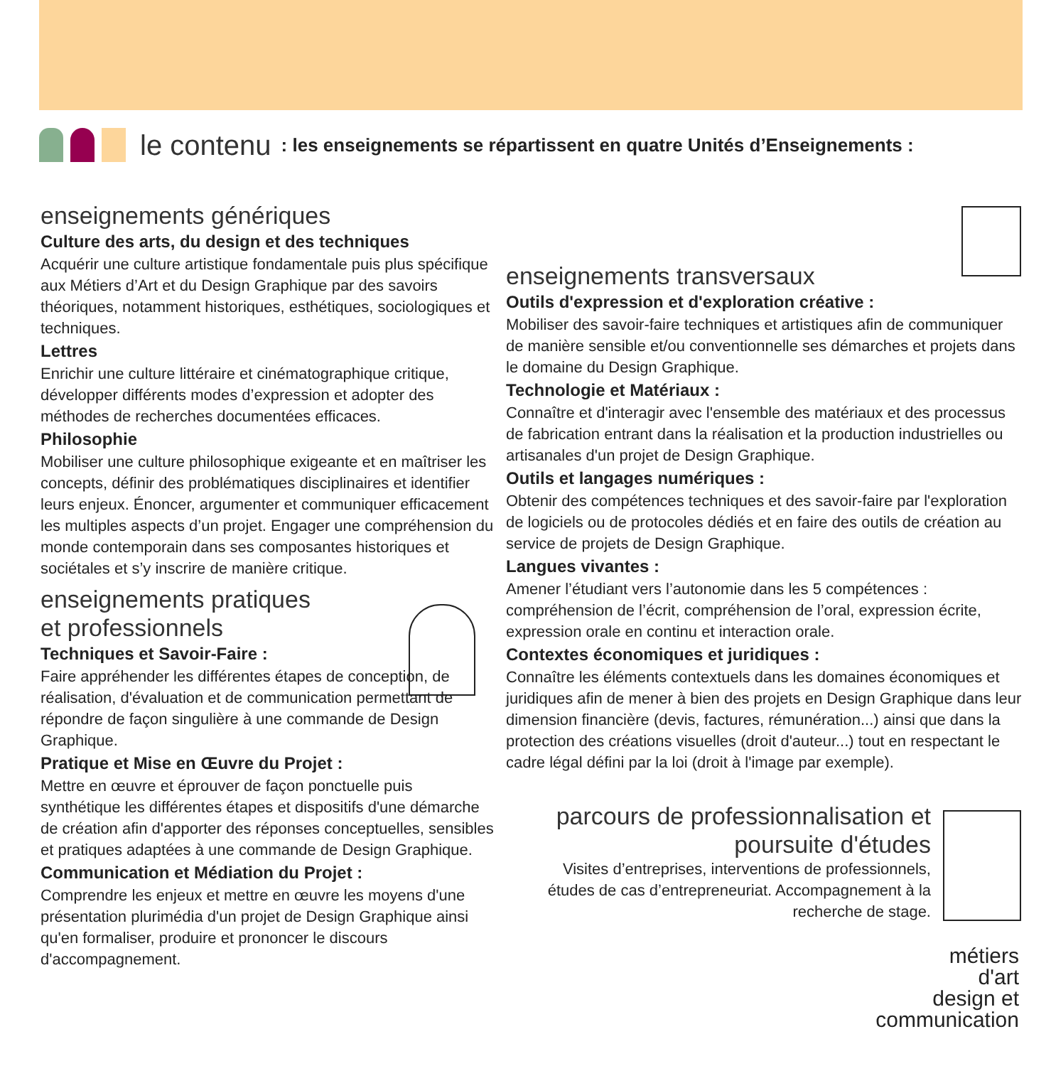le contenu: les enseignements se répartissent en quatre Unités d’Enseignements :
enseignements génériques
Culture des arts, du design et des techniques
Acquérir une culture artistique fondamentale puis plus spécifique aux Métiers d’Art et du Design Graphique par des savoirs théoriques, notamment historiques, esthétiques, sociologiques et techniques.
Lettres
Enrichir une culture littéraire et cinématographique critique, développer différents modes d’expression et adopter des méthodes de recherches documentées efficaces.
Philosophie
Mobiliser une culture philosophique exigeante et en maîtriser les concepts, définir des problématiques disciplinaires et identifier leurs enjeux. Énoncer, argumenter et communiquer efficacement les multiples aspects d’un projet. Engager une compréhension du monde contemporain dans ses composantes historiques et sociétales et s’y inscrire de manière critique.
enseignements pratiques
et professionnels
Techniques et Savoir-Faire :
Faire appréhender les différentes étapes de conception, de réalisation, d'évaluation et de communication permettant de répondre de façon singulière à une commande de Design Graphique.
Pratique et Mise en Œuvre du Projet :
Mettre en œuvre et éprouver de façon ponctuelle puis synthétique les différentes étapes et dispositifs d'une démarche de création afin d'apporter des réponses conceptuelles, sensibles et pratiques adaptées à une commande de Design Graphique.
Communication et Médiation du Projet :
Comprendre les enjeux et mettre en œuvre les moyens d'une présentation plurimédia d'un projet de Design Graphique ainsi qu'en formaliser, produire et prononcer le discours d'accompagnement.
enseignements transversaux
Outils d'expression et d'exploration créative :
Mobiliser des savoir-faire techniques et artistiques afin de communiquer de manière sensible et/ou conventionnelle ses démarches et projets dans le domaine du Design Graphique.
Technologie et Matériaux :
Connaître et d'interagir avec l'ensemble des matériaux et des processus de fabrication entrant dans la réalisation et la production industrielles ou artisanales d'un projet de Design Graphique.
Outils et langages numériques :
Obtenir des compétences techniques et des savoir-faire par l'exploration de logiciels ou de protocoles dédiés et en faire des outils de création au service de projets de Design Graphique.
Langues vivantes :
Amener l’étudiant vers l’autonomie dans les 5 compétences : compréhension de l’écrit, compréhension de l’oral, expression écrite, expression orale en continu et interaction orale.
Contextes économiques et juridiques :
Connaître les éléments contextuels dans les domaines économiques et juridiques afin de mener à bien des projets en Design Graphique dans leur dimension financière (devis, factures, rémunération...) ainsi que dans la protection des créations visuelles (droit d'auteur...) tout en respectant le cadre légal défini par la loi (droit à l'image par exemple).
parcours de professionnalisation et poursuite d'études
Visites d’entreprises, interventions de professionnels, études de cas d’entrepreneuriat. Accompagnement à la recherche de stage.
métiers
d'art
design et
communication